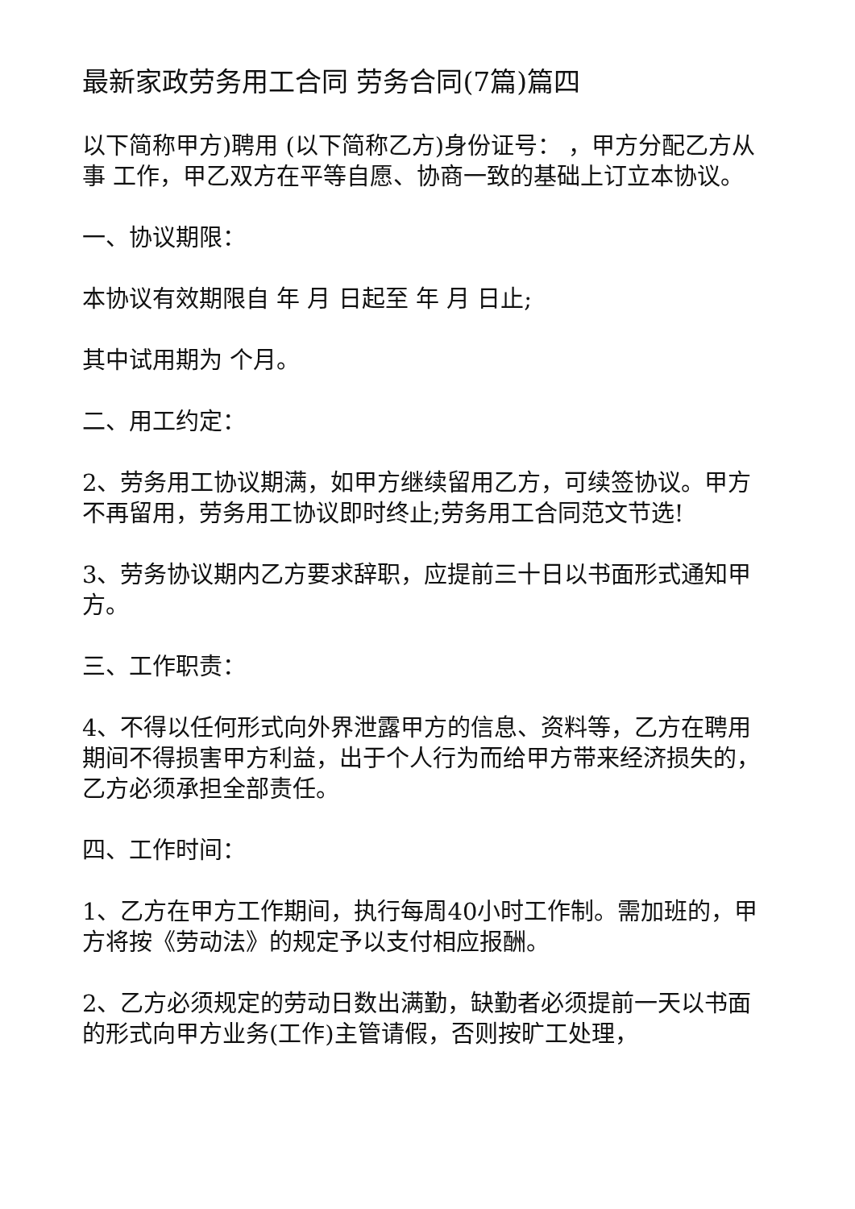最新家政劳务用工合同 劳务合同(7篇)篇四
以下简称甲方)聘用 (以下简称乙方)身份证号： ，甲方分配乙方从事 工作，甲乙双方在平等自愿、协商一致的基础上订立本协议。
一、协议期限：
本协议有效期限自 年 月 日起至 年 月 日止;
其中试用期为 个月。
二、用工约定：
2、劳务用工协议期满，如甲方继续留用乙方，可续签协议。甲方不再留用，劳务用工协议即时终止;劳务用工合同范文节选!
3、劳务协议期内乙方要求辞职，应提前三十日以书面形式通知甲方。
三、工作职责：
4、不得以任何形式向外界泄露甲方的信息、资料等，乙方在聘用期间不得损害甲方利益，出于个人行为而给甲方带来经济损失的，乙方必须承担全部责任。
四、工作时间：
1、乙方在甲方工作期间，执行每周40小时工作制。需加班的，甲方将按《劳动法》的规定予以支付相应报酬。
2、乙方必须规定的劳动日数出满勤，缺勤者必须提前一天以书面的形式向甲方业务(工作)主管请假，否则按旷工处理，